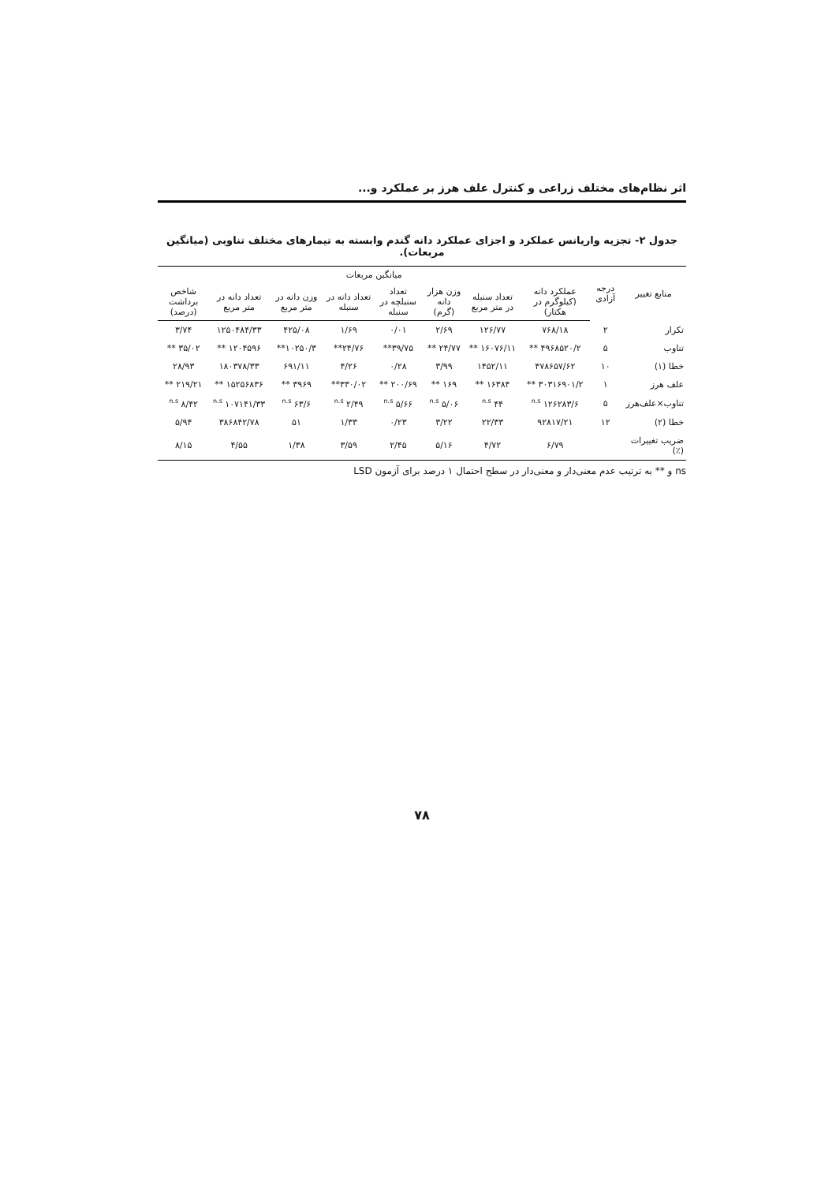اثر نظام‌های مختلف زراعی و کنترل علف هرز بر عملکرد و...
جدول ۲- تجزیه واریانس عملکرد و اجزای عملکرد دانه گندم وابسته به تیمارهای مختلف تناوبی (میانگین مربعات).
| منابع تغییر | درجه آزادی | میانگین مربعات | | | | | | | |
| --- | --- | --- | --- | --- | --- | --- | --- | --- | --- |
| | | عملکرد دانه (کیلوگرم در هکتار) | تعداد سنبله در متر مربع | وزن هزار دانه (گرم) | تعداد سنبلچه در سنبله | تعداد دانه در سنبله | وزن دانه در متر مربع | تعداد دانه در متر مربع | شاخص برداشت (درصد) |
| تکرار | ۲ | ۷۶۸/۱۸ | ۱۲۶/۷۷ | ۲/۶۹ | ۰/۰۱ | ۱/۶۹ | ۴۲۵/۰۸ | ۱۲۵۰۴۸۴/۳۳ | ۳/۷۴ |
| تناوب | ۵ | ۴۹۶۸۵۲۰/۲ ** | ۱۶۰۷۶/۱۱ ** | ۲۴/۷۷ ** | ۳۹/۷۵** | ۲۴/۷۶** | ۱۰۲۵۰/۳** | ۱۲۰۴۵۹۶ ** | ۳۵/۰۲ ** |
| خطا (۱) | ۱۰ | ۴۷۸۶۵۷/۶۲ | ۱۴۵۲/۱۱ | ۳/۹۹ | ۰/۲۸ | ۴/۲۶ | ۶۹۱/۱۱ | ۱۸۰۳۷۸/۳۳ | ۲۸/۹۳ |
| علف هرز | ۱ | ۳۰۳۱۶۹۰۱/۲ ** | ۱۶۳۸۴ ** | ۱۶۹ ** | ۲۰۰/۶۹ ** | ۳۳۰/۰۲** | ۳۹۶۹ ** | ۱۵۲۵۶۸۳۶ ** | ۲۱۹/۲۱ ** |
| تناوب×علف‌هرز | ۵ | ۱۲۶۲۸۳/۶ <sup>n.s</sup> | ۴۴ <sup>n.s</sup> | ۵/۰۶ <sup>n.s</sup> | ۵/۶۶ <sup>n.s</sup> | ۲/۴۹ <sup>n.s</sup> | ۶۳/۶ <sup>n.s</sup> | ۱۰۷۱۴۱/۳۳ <sup>n.s</sup> | ۸/۴۲ <sup>n.s</sup> |
| خطا (۲) | ۱۲ | ۹۲۸۱۷/۲۱ | ۲۲/۳۳ | ۳/۲۲ | ۰/۲۳ | ۱/۳۳ | ۵۱ | ۳۸۶۸۴۲/۷۸ | ۵/۹۴ |
| ضریب تغییرات (٪) | | ۶/۷۹ | ۴/۷۲ | ۵/۱۶ | ۲/۴۵ | ۳/۵۹ | ۱/۳۸ | ۴/۵۵ | ۸/۱۵ |
ns و ** به ترتیب عدم معنی‌دار و معنی‌دار در سطح احتمال ۱ درصد برای آزمون LSD
۷۸